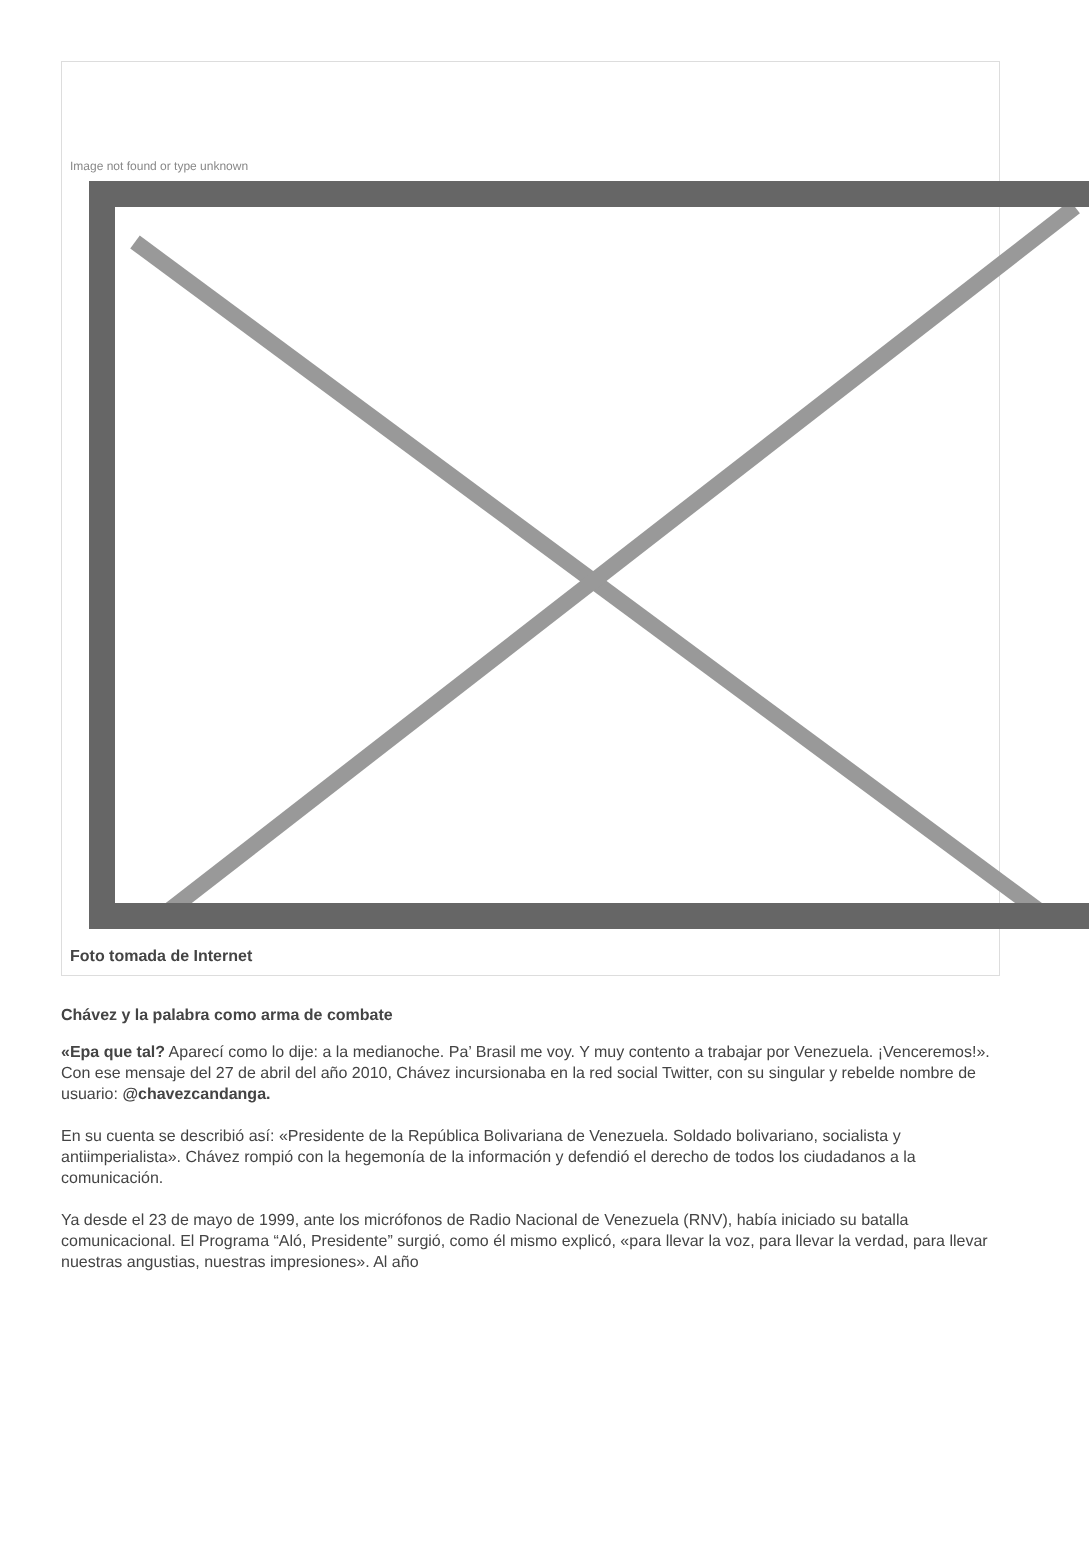Image not found or type unknown
Foto tomada de Internet
Chávez y la palabra como arma de combate
«Epa que tal? Aparecí como lo dije: a la medianoche. Pa’ Brasil me voy. Y muy contento a trabajar por Venezuela. ¡Venceremos!». Con ese mensaje del 27 de abril del año 2010, Chávez incursionaba en la red social Twitter, con su singular y rebelde nombre de usuario: @chavezcandanga.
En su cuenta se describió así: «Presidente de la República Bolivariana de Venezuela. Soldado bolivariano, socialista y antiimperialista». Chávez rompió con la hegemonía de la información y defendió el derecho de todos los ciudadanos a la comunicación.
Ya desde el 23 de mayo de 1999, ante los micrófonos de Radio Nacional de Venezuela (RNV), había iniciado su batalla comunicacional. El Programa “Aló, Presidente” surgió, como él mismo explicó, «para llevar la voz, para llevar la verdad, para llevar nuestras angustias, nuestras impresiones». Al año